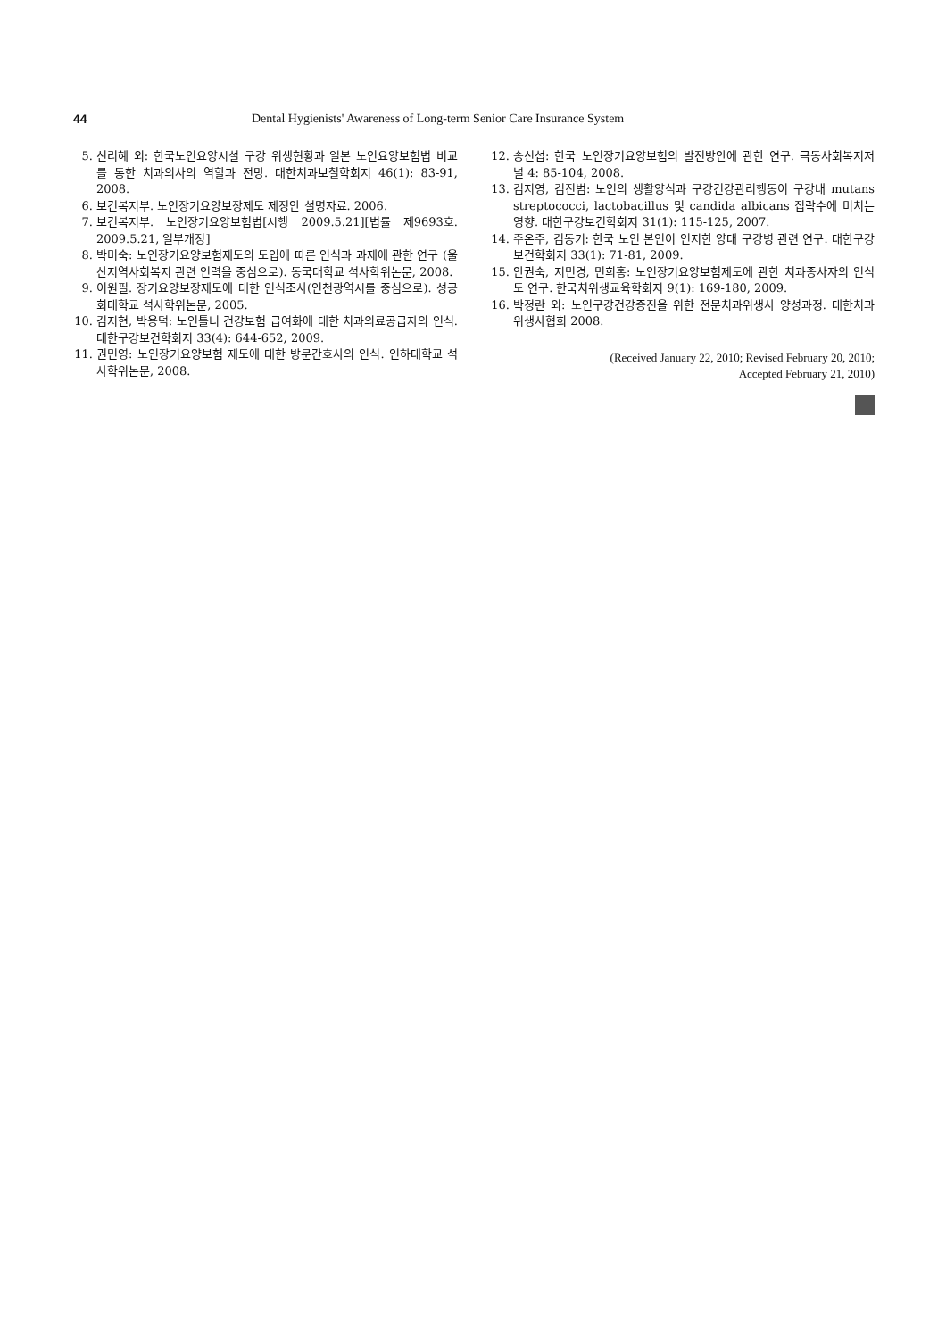44 Dental Hygienists' Awareness of Long-term Senior Care Insurance System
5. 신리혜 외: 한국노인요양시설 구강 위생현황과 일본 노인요양보험법 비교를 통한 치과의사의 역할과 전망. 대한치과보철학회지 46(1): 83-91, 2008.
6. 보건복지부. 노인장기요양보장제도 제정안 설명자료. 2006.
7. 보건복지부. 노인장기요양보험법[시행 2009.5.21][법률 제9693호. 2009.5.21, 일부개정]
8. 박미숙: 노인장기요양보험제도의 도입에 따른 인식과 과제에 관한 연구 (울산지역사회복지 관련 인력을 중심으로). 동국대학교 석사학위논문, 2008.
9. 이원필. 장기요양보장제도에 대한 인식조사(인천광역시를 중심으로). 성공회대학교 석사학위논문, 2005.
10. 김지현, 박용덕: 노인틀니 건강보험 급여화에 대한 치과의료공급자의 인식. 대한구강보건학회지 33(4): 644-652, 2009.
11. 권민영: 노인장기요양보험 제도에 대한 방문간호사의 인식. 인하대학교 석사학위논문, 2008.
12. 송신섭: 한국 노인장기요양보험의 발전방안에 관한 연구. 극동사회복지저널 4: 85-104, 2008.
13. 김지영, 김진범: 노인의 생활양식과 구강건강관리행동이 구강내 mutans streptococci, lactobacillus 및 candida albicans 집락수에 미치는 영향. 대한구강보건학회지 31(1): 115-125, 2007.
14. 주온주, 김동기: 한국 노인 본인이 인지한 양대 구강병 관련 연구. 대한구강보건학회지 33(1): 71-81, 2009.
15. 안권숙, 지민경, 민희홍: 노인장기요양보험제도에 관한 치과종사자의 인식도 연구. 한국치위생교육학회지 9(1): 169-180, 2009.
16. 박정란 외: 노인구강건강증진을 위한 전문치과위생사 양성과정. 대한치과위생사협회 2008.
(Received January 22, 2010; Revised February 20, 2010;
Accepted February 21, 2010)